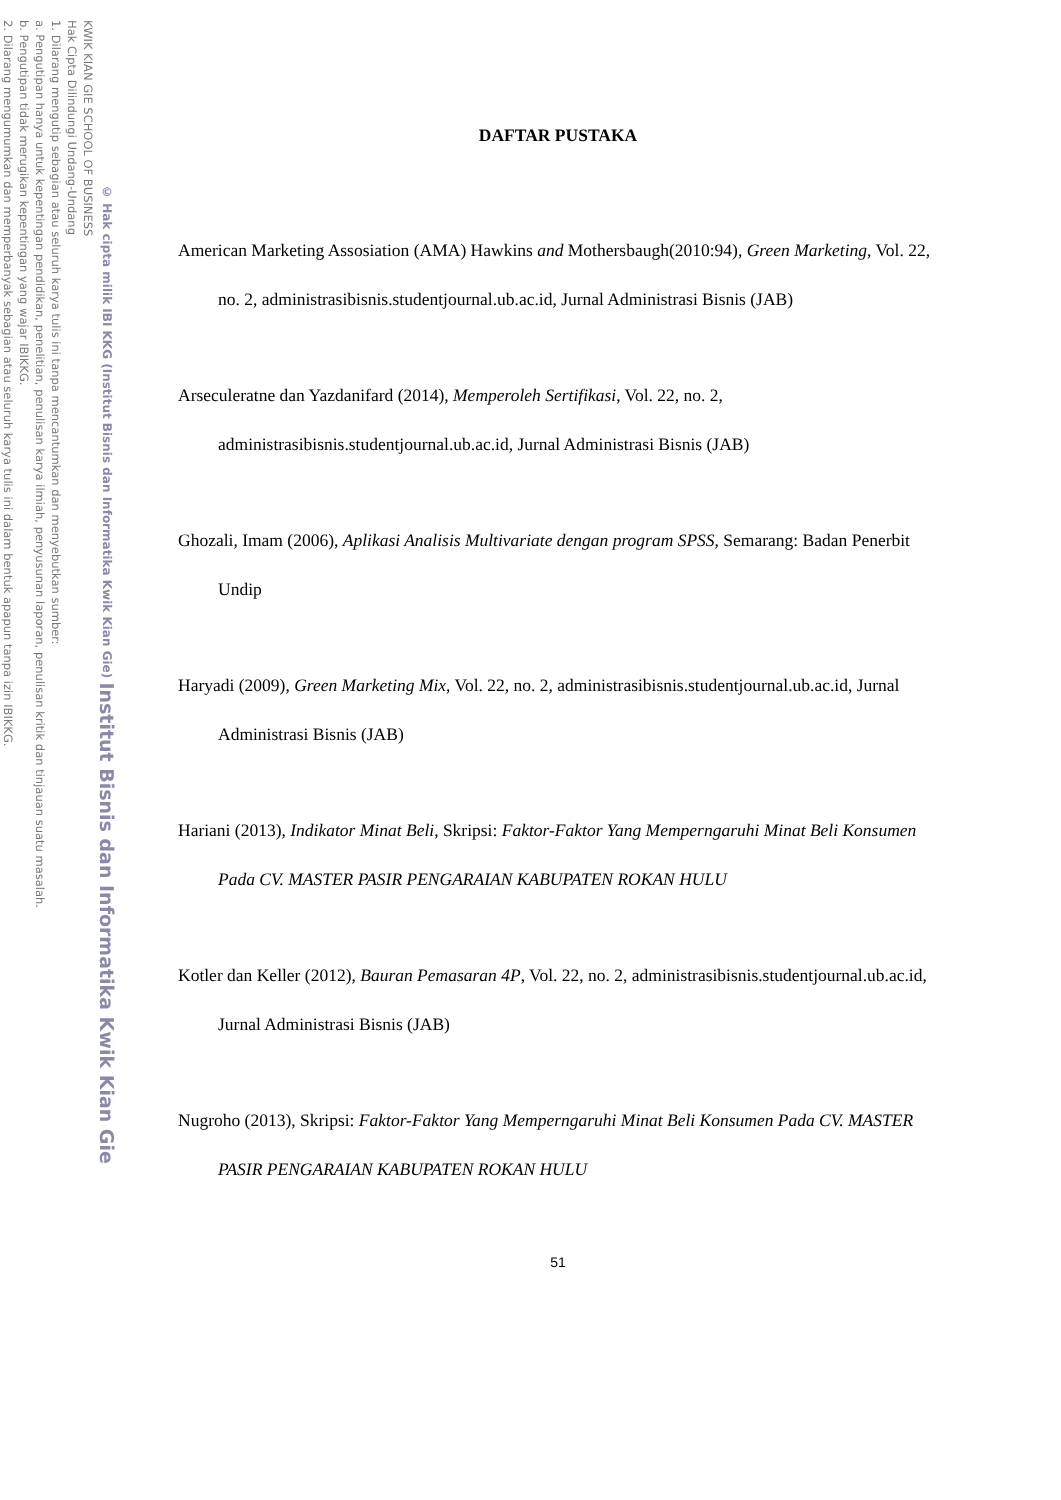2. Dilarang mengumumkan dan memperbanyak sebagian atau seluruh karya tulis ini dalam bentuk apapun tanpa izin IBIKKG.
b. Pengutipan tidak merugikan kepentingan yang wajar IBIKKG.
a. Pengutipan hanya untuk kepentingan pendidikan, penelitian, penulisan karya ilmiah, penyusunan laporan, penulisan kritik dan tinjauan suatu masalah.
1. Dilarang mengutip sebagian atau seluruh karya tulis ini tanpa mencantumkan dan menyebutkan sumber:
KWIK KIAN GIE SCHOOL OF BUSINESS
Hak Cipta Dilindungi Undang-Undang
© Hak cipta milik IBI KKG (Institut Bisnis dan Informatika Kwik Kian Gie) Institut Bisnis dan Informatika Kwik Kian Gie
DAFTAR PUSTAKA
American Marketing Assosiation (AMA) Hawkins and Mothersbaugh(2010:94), Green Marketing, Vol. 22, no. 2, administrasibisnis.studentjournal.ub.ac.id, Jurnal Administrasi Bisnis (JAB)
Arseculeratne dan Yazdanifard (2014), Memperoleh Sertifikasi, Vol. 22, no. 2, administrasibisnis.studentjournal.ub.ac.id, Jurnal Administrasi Bisnis (JAB)
Ghozali, Imam (2006), Aplikasi Analisis Multivariate dengan program SPSS, Semarang: Badan Penerbit Undip
Haryadi (2009), Green Marketing Mix, Vol. 22, no. 2, administrasibisnis.studentjournal.ub.ac.id, Jurnal Administrasi Bisnis (JAB)
Hariani (2013), Indikator Minat Beli, Skripsi: Faktor-Faktor Yang Memperngaruhi Minat Beli Konsumen Pada CV. MASTER PASIR PENGARAIAN KABUPATEN ROKAN HULU
Kotler dan Keller (2012), Bauran Pemasaran 4P, Vol. 22, no. 2, administrasibisnis.studentjournal.ub.ac.id, Jurnal Administrasi Bisnis (JAB)
Nugroho (2013), Skripsi: Faktor-Faktor Yang Memperngaruhi Minat Beli Konsumen Pada CV. MASTER PASIR PENGARAIAN KABUPATEN ROKAN HULU
51